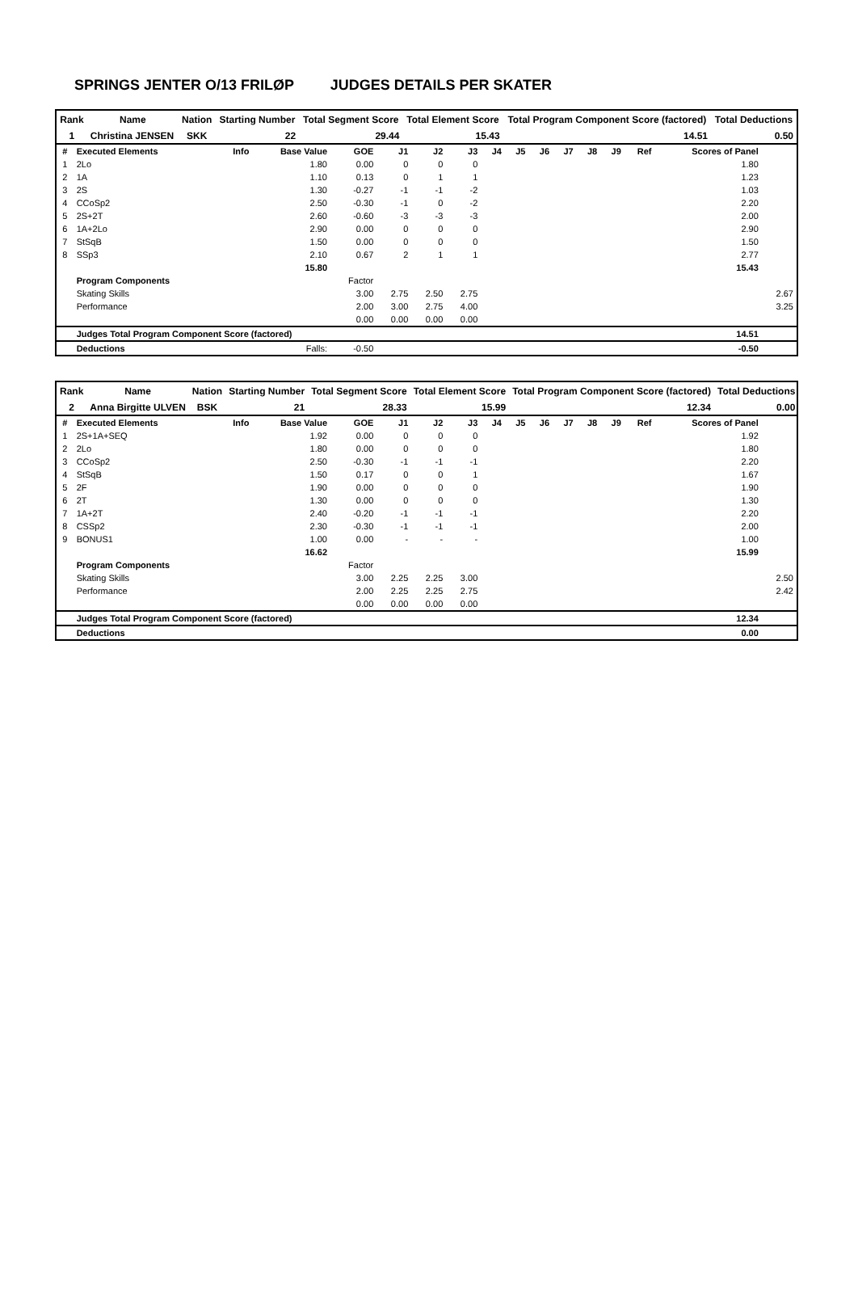SPRINGS JENTER O/13 FRILØP JUDGES DETAILS PER SKATER
| Rank | Name | Nation | Starting Number | Total Segment Score | Total Element Score | Total Program Component Score (factored) | Total Deductions |
| --- | --- | --- | --- | --- | --- | --- | --- |
| 1 | Christina JENSEN | SKK | 22 | 29.44 | 15.43 | 14.51 | 0.50 |
| # | Executed Elements | Info | Base Value | GOE | J1 | J2 | J3 | J4 | J5 | J6 | J7 | J8 | J9 | Ref | Scores of Panel | |
| --- | --- | --- | --- | --- | --- | --- | --- | --- | --- | --- | --- | --- | --- | --- | --- | --- |
| 1 | 2Lo | | 1.80 | 0.00 | 0 | 0 | 0 | | | | | | | | 1.80 | |
| 2 | 1A | | 1.10 | 0.13 | 0 | 1 | 1 | | | | | | | | 1.23 | |
| 3 | 2S | | 1.30 | -0.27 | -1 | -1 | -2 | | | | | | | | 1.03 | |
| 4 | CCoSp2 | | 2.50 | -0.30 | -1 | 0 | -2 | | | | | | | | 2.20 | |
| 5 | 2S+2T | | 2.60 | -0.60 | -3 | -3 | -3 | | | | | | | | 2.00 | |
| 6 | 1A+2Lo | | 2.90 | 0.00 | 0 | 0 | 0 | | | | | | | | 2.90 | |
| 7 | StSqB | | 1.50 | 0.00 | 0 | 0 | 0 | | | | | | | | 1.50 | |
| 8 | SSp3 | | 2.10 | 0.67 | 2 | 1 | 1 | | | | | | | | 2.77 | |
| | | | 15.80 | | | | | | | | | | | | 15.43 | |
| | Program Components | | | Factor | | | | | | | | | | | | |
| | Skating Skills | | | 3.00 | 2.75 | 2.50 | 2.75 | | | | | | | | | 2.67 |
| | Performance | | | 2.00 | 3.00 | 2.75 | 4.00 | | | | | | | | | 3.25 |
| | | | | 0.00 | 0.00 | 0.00 | 0.00 | | | | | | | | | |
| | Judges Total Program Component Score (factored) | | | | | | | | | | | | | | 14.51 | |
| | Deductions | | Falls: | -0.50 | | | | | | | | | | | -0.50 | |
| Rank | Name | Nation | Starting Number | Total Segment Score | Total Element Score | Total Program Component Score (factored) | Total Deductions |
| --- | --- | --- | --- | --- | --- | --- | --- |
| 2 | Anna Birgitte ULVEN | BSK | 21 | 28.33 | 15.99 | 12.34 | 0.00 |
| # | Executed Elements | Info | Base Value | GOE | J1 | J2 | J3 | J4 | J5 | J6 | J7 | J8 | J9 | Ref | Scores of Panel | |
| --- | --- | --- | --- | --- | --- | --- | --- | --- | --- | --- | --- | --- | --- | --- | --- | --- |
| 1 | 2S+1A+SEQ | | 1.92 | 0.00 | 0 | 0 | 0 | | | | | | | | 1.92 | |
| 2 | 2Lo | | 1.80 | 0.00 | 0 | 0 | 0 | | | | | | | | 1.80 | |
| 3 | CCoSp2 | | 2.50 | -0.30 | -1 | -1 | -1 | | | | | | | | 2.20 | |
| 4 | StSqB | | 1.50 | 0.17 | 0 | 0 | 1 | | | | | | | | 1.67 | |
| 5 | 2F | | 1.90 | 0.00 | 0 | 0 | 0 | | | | | | | | 1.90 | |
| 6 | 2T | | 1.30 | 0.00 | 0 | 0 | 0 | | | | | | | | 1.30 | |
| 7 | 1A+2T | | 2.40 | -0.20 | -1 | -1 | -1 | | | | | | | | 2.20 | |
| 8 | CSSp2 | | 2.30 | -0.30 | -1 | -1 | -1 | | | | | | | | 2.00 | |
| 9 | BONUS1 | | 1.00 | 0.00 | - | - | - | | | | | | | | 1.00 | |
| | | | 16.62 | | | | | | | | | | | | 15.99 | |
| | Program Components | | | Factor | | | | | | | | | | | | |
| | Skating Skills | | | 3.00 | 2.25 | 2.25 | 3.00 | | | | | | | | | 2.50 |
| | Performance | | | 2.00 | 2.25 | 2.25 | 2.75 | | | | | | | | | 2.42 |
| | | | | 0.00 | 0.00 | 0.00 | 0.00 | | | | | | | | | |
| | Judges Total Program Component Score (factored) | | | | | | | | | | | | | | 12.34 | |
| | Deductions | | | | | | | | | | | | | | 0.00 | |